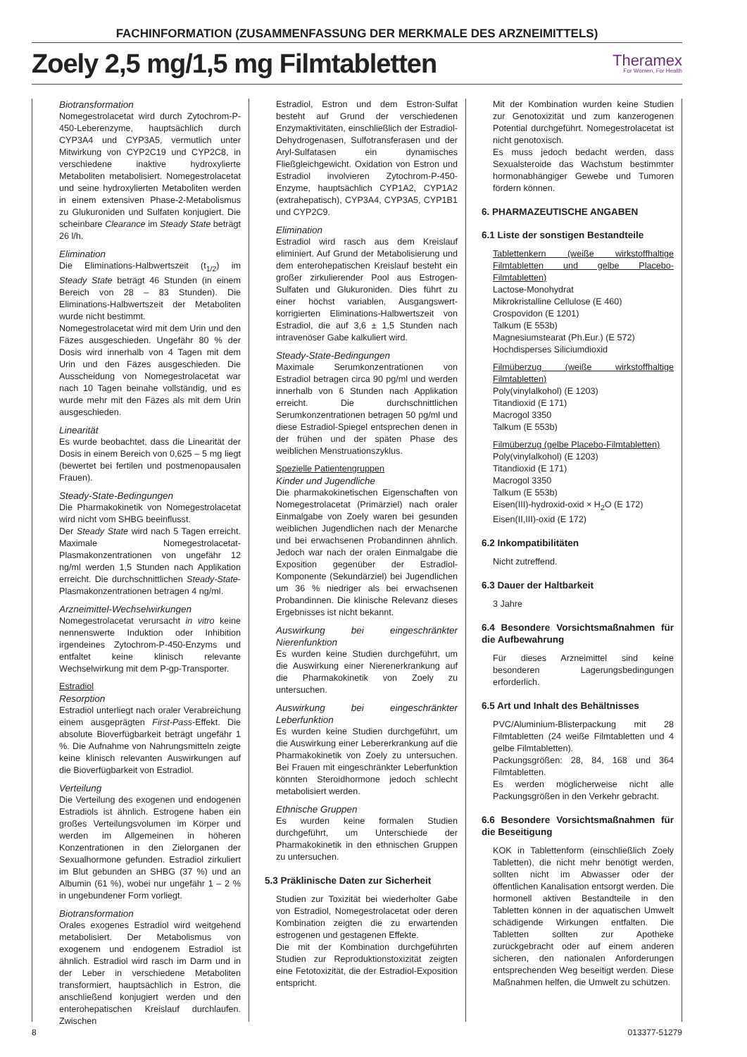FACHINFORMATION (ZUSAMMENFASSUNG DER MERKMALE DES ARZNEIMITTELS)
Zoely 2,5 mg/1,5 mg Filmtabletten
Theramex
For Women, For Health
Biotransformation
Nomegestrolacetat wird durch Zytochrom-P-450-Leberenzyme, hauptsächlich durch CYP3A4 und CYP3A5, vermutlich unter Mitwirkung von CYP2C19 und CYP2C8, in verschiedene inaktive hydroxylierte Metaboliten metabolisiert. Nomegestrolacetat und seine hydroxylierten Metaboliten werden in einem extensiven Phase-2-Metabolismus zu Glukuroniden und Sulfaten konjugiert. Die scheinbare Clearance im Steady State beträgt 26 l/h.
Elimination
Die Eliminations-Halbwertszeit (t<sub>1/2</sub>) im Steady State beträgt 46 Stunden (in einem Bereich von 28 – 83 Stunden). Die Eliminations-Halbwertszeit der Metaboliten wurde nicht bestimmt.
Nomegestrolacetat wird mit dem Urin und den Fäzes ausgeschieden. Ungefähr 80 % der Dosis wird innerhalb von 4 Tagen mit dem Urin und den Fäzes ausgeschieden. Die Ausscheidung von Nomegestrolacetat war nach 10 Tagen beinahe vollständig, und es wurde mehr mit den Fäzes als mit dem Urin ausgeschieden.
Linearität
Es wurde beobachtet, dass die Linearität der Dosis in einem Bereich von 0,625 – 5 mg liegt (bewertet bei fertilen und postmenopausalen Frauen).
Steady-State-Bedingungen
Die Pharmakokinetik von Nomegestrolacetat wird nicht vom SHBG beeinflusst.
Der Steady State wird nach 5 Tagen erreicht. Maximale Nomegestrolacetat-Plasmakonzentrationen von ungefähr 12 ng/ml werden 1,5 Stunden nach Applikation erreicht. Die durchschnittlichen Steady-State-Plasmakonzentrationen betragen 4 ng/ml.
Arzneimittel-Wechselwirkungen
Nomegestrolacetat verursacht in vitro keine nennenswerte Induktion oder Inhibition irgendeines Zytochrom-P-450-Enzyms und entfaltet keine klinisch relevante Wechselwirkung mit dem P-gp-Transporter.
Estradiol
Resorption
Estradiol unterliegt nach oraler Verabreichung einem ausgeprägten First-Pass-Effekt. Die absolute Bioverfügbarkeit beträgt ungefähr 1 %. Die Aufnahme von Nahrungsmitteln zeigte keine klinisch relevanten Auswirkungen auf die Bioverfügbarkeit von Estradiol.
Verteilung
Die Verteilung des exogenen und endogenen Estradiols ist ähnlich. Estrogene haben ein großes Verteilungsvolumen im Körper und werden im Allgemeinen in höheren Konzentrationen in den Zielorganen der Sexualhormone gefunden. Estradiol zirkuliert im Blut gebunden an SHBG (37 %) und an Albumin (61 %), wobei nur ungefähr 1 – 2 % in ungebundener Form vorliegt.
Biotransformation
Orales exogenes Estradiol wird weitgehend metabolisiert. Der Metabolismus von exogenem und endogenem Estradiol ist ähnlich. Estradiol wird rasch im Darm und in der Leber in verschiedene Metaboliten transformiert, hauptsächlich in Estron, die anschließend konjugiert werden und den enterohepatischen Kreislauf durchlaufen. Zwischen
Estradiol, Estron und dem Estron-Sulfat besteht auf Grund der verschiedenen Enzymaktivitäten, einschließlich der Estradiol-Dehydrogenasen, Sulfotransferasen und der Aryl-Sulfatasen ein dynamisches Fließgleichgewicht. Oxidation von Estron und Estradiol involvieren Zytochrom-P-450-Enzyme, hauptsächlich CYP1A2, CYP1A2 (extrahepatisch), CYP3A4, CYP3A5, CYP1B1 und CYP2C9.
Elimination
Estradiol wird rasch aus dem Kreislauf eliminiert. Auf Grund der Metabolisierung und dem enterohepatischen Kreislauf besteht ein großer zirkulierender Pool aus Estrogen-Sulfaten und Glukuroniden. Dies führt zu einer höchst variablen, Ausgangswert-korrigierten Eliminations-Halbwertszeit von Estradiol, die auf 3,6 ± 1,5 Stunden nach intravenöser Gabe kalkuliert wird.
Steady-State-Bedingungen
Maximale Serumkonzentrationen von Estradiol betragen circa 90 pg/ml und werden innerhalb von 6 Stunden nach Applikation erreicht. Die durchschnittlichen Serumkonzentrationen betragen 50 pg/ml und diese Estradiol-Spiegel entsprechen denen in der frühen und der späten Phase des weiblichen Menstruationszyklus.
Spezielle Patientengruppen
Kinder und Jugendliche
Die pharmakokinetischen Eigenschaften von Nomegestrolacetat (Primärziel) nach oraler Einmalgabe von Zoely waren bei gesunden weiblichen Jugendlichen nach der Menarche und bei erwachsenen Probandinnen ähnlich. Jedoch war nach der oralen Einmalgabe die Exposition gegenüber der Estradiol-Komponente (Sekundärziel) bei Jugendlichen um 36 % niedriger als bei erwachsenen Probandinnen. Die klinische Relevanz dieses Ergebnisses ist nicht bekannt.
Auswirkung bei eingeschränkter Nierenfunktion
Es wurden keine Studien durchgeführt, um die Auswirkung einer Nierenerkrankung auf die Pharmakokinetik von Zoely zu untersuchen.
Auswirkung bei eingeschränkter Leberfunktion
Es wurden keine Studien durchgeführt, um die Auswirkung einer Lebererkrankung auf die Pharmakokinetik von Zoely zu untersuchen. Bei Frauen mit eingeschränkter Leberfunktion könnten Steroidhormone jedoch schlecht metabolisiert werden.
Ethnische Gruppen
Es wurden keine formalen Studien durchgeführt, um Unterschiede der Pharmakokinetik in den ethnischen Gruppen zu untersuchen.
5.3 Präklinische Daten zur Sicherheit
Studien zur Toxizität bei wiederholter Gabe von Estradiol, Nomegestrolacetat oder deren Kombination zeigten die zu erwartenden estrogenen und gestagenen Effekte.
Die mit der Kombination durchgeführten Studien zur Reproduktionstoxizität zeigten eine Fetotoxizität, die der Estradiol-Exposition entspricht.
Mit der Kombination wurden keine Studien zur Genotoxizität und zum kanzerogenen Potential durchgeführt. Nomegestrolacetat ist nicht genotoxisch.
Es muss jedoch bedacht werden, dass Sexualsteroide das Wachstum bestimmter hormonabhängiger Gewebe und Tumoren fördern können.
6. PHARMAZEUTISCHE ANGABEN
6.1 Liste der sonstigen Bestandteile
Tablettenkern (weiße wirkstoffhaltige Filmtabletten und gelbe Placebo-Filmtabletten)
Lactose-Monohydrat
Mikrokristalline Cellulose (E 460)
Crospovidon (E 1201)
Talkum (E 553b)
Magnesiumstearat (Ph.Eur.) (E 572)
Hochdisperses Siliciumdioxid
Filmüberzug (weiße wirkstoffhaltige Filmtabletten)
Poly(vinylalkohol) (E 1203)
Titandioxid (E 171)
Macrogol 3350
Talkum (E 553b)
Filmüberzug (gelbe Placebo-Filmtabletten)
Poly(vinylalkohol) (E 1203)
Titandioxid (E 171)
Macrogol 3350
Talkum (E 553b)
Eisen(III)-hydroxid-oxid × H<sub>2</sub>O (E 172)
Eisen(II,III)-oxid (E 172)
6.2 Inkompatibilitäten
Nicht zutreffend.
6.3 Dauer der Haltbarkeit
3 Jahre
6.4 Besondere Vorsichtsmaßnahmen für die Aufbewahrung
Für dieses Arzneimittel sind keine besonderen Lagerungsbedingungen erforderlich.
6.5 Art und Inhalt des Behältnisses
PVC/Aluminium-Blisterpackung mit 28 Filmtabletten (24 weiße Filmtabletten und 4 gelbe Filmtabletten).
Packungsgrößen: 28, 84, 168 und 364 Filmtabletten.
Es werden möglicherweise nicht alle Packungsgrößen in den Verkehr gebracht.
6.6 Besondere Vorsichtsmaßnahmen für die Beseitigung
KOK in Tablettenform (einschließlich Zoely Tabletten), die nicht mehr benötigt werden, sollten nicht im Abwasser oder der öffentlichen Kanalisation entsorgt werden. Die hormonell aktiven Bestandteile in den Tabletten können in der aquatischen Umwelt schädigende Wirkungen entfalten. Die Tabletten sollten zur Apotheke zurückgebracht oder auf einem anderen sicheren, den nationalen Anforderungen entsprechenden Weg beseitigt werden. Diese Maßnahmen helfen, die Umwelt zu schützen.
8 013377-51279